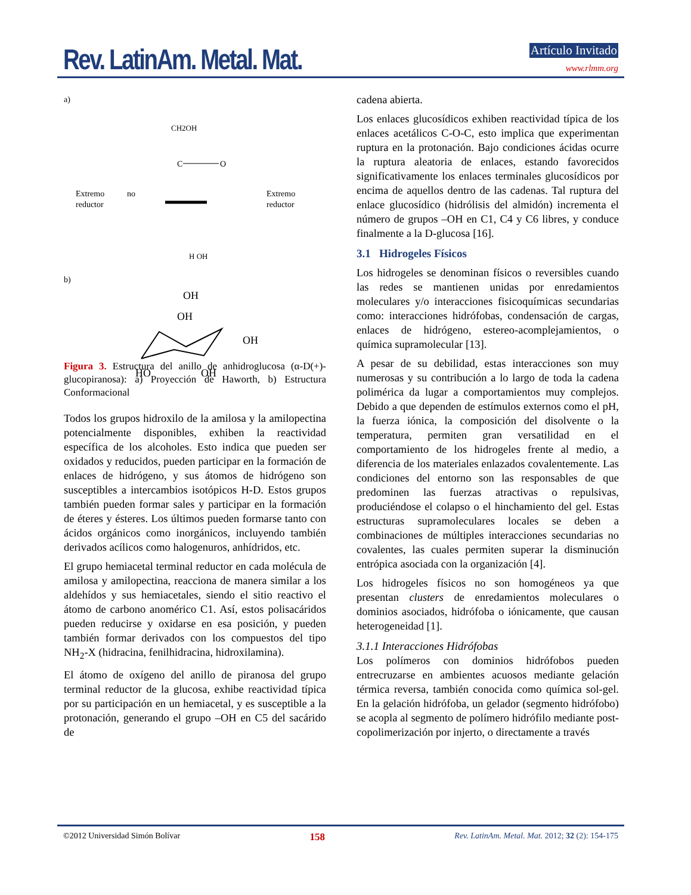Rev. LatinAm. Metal. Mat. Artículo Invitado
www.rlmm.org
a)
CH2OH
C
O
Extremo
reductor
no
Extremo
reductor
H OH
b)
OH
OH
OH
HO
OH
Figura 3. Estructura del anillo de anhidroglucosa (α-D(+)-glucopiranosa): a) Proyección de Haworth, b) Estructura Conformacional
Todos los grupos hidroxilo de la amilosa y la amilopectina potencialmente disponibles, exhiben la reactividad específica de los alcoholes. Esto indica que pueden ser oxidados y reducidos, pueden participar en la formación de enlaces de hidrógeno, y sus átomos de hidrógeno son susceptibles a intercambios isotópicos H-D. Estos grupos también pueden formar sales y participar en la formación de éteres y ésteres. Los últimos pueden formarse tanto con ácidos orgánicos como inorgánicos, incluyendo también derivados acílicos como halogenuros, anhídridos, etc.
El grupo hemiacetal terminal reductor en cada molécula de amilosa y amilopectina, reacciona de manera similar a los aldehídos y sus hemiacetales, siendo el sitio reactivo el átomo de carbono anomérico C1. Así, estos polisacáridos pueden reducirse y oxidarse en esa posición, y pueden también formar derivados con los compuestos del tipo NH<sub>2</sub>-X (hidracina, fenilhidracina, hidroxilamina).
El átomo de oxígeno del anillo de piranosa del grupo terminal reductor de la glucosa, exhibe reactividad típica por su participación en un hemiacetal, y es susceptible a la protonación, generando el grupo –OH en C5 del sacárido de
cadena abierta.
Los enlaces glucosídicos exhiben reactividad típica de los enlaces acetálicos C-O-C, esto implica que experimentan ruptura en la protonación. Bajo condiciones ácidas ocurre la ruptura aleatoria de enlaces, estando favorecidos significativamente los enlaces terminales glucosídicos por encima de aquellos dentro de las cadenas. Tal ruptura del enlace glucosídico (hidrólisis del almidón) incrementa el número de grupos –OH en C1, C4 y C6 libres, y conduce finalmente a la D-glucosa [16].
3.1 Hidrogeles Físicos
Los hidrogeles se denominan físicos o reversibles cuando las redes se mantienen unidas por enredamientos moleculares y/o interacciones fisicoquímicas secundarias como: interacciones hidrófobas, condensación de cargas, enlaces de hidrógeno, estereo-acomplejamientos, o química supramolecular [13].
A pesar de su debilidad, estas interacciones son muy numerosas y su contribución a lo largo de toda la cadena polimérica da lugar a comportamientos muy complejos. Debido a que dependen de estímulos externos como el pH, la fuerza iónica, la composición del disolvente o la temperatura, permiten gran versatilidad en el comportamiento de los hidrogeles frente al medio, a diferencia de los materiales enlazados covalentemente. Las condiciones del entorno son las responsables de que predominen las fuerzas atractivas o repulsivas, produciéndose el colapso o el hinchamiento del gel. Estas estructuras supramoleculares locales se deben a combinaciones de múltiples interacciones secundarias no covalentes, las cuales permiten superar la disminución entrópica asociada con la organización [4].
Los hidrogeles físicos no son homogéneos ya que presentan clusters de enredamientos moleculares o dominios asociados, hidrófoba o iónicamente, que causan heterogeneidad [1].
3.1.1 Interacciones Hidrófobas
Los polímeros con dominios hidrófobos pueden entrecruzarse en ambientes acuosos mediante gelación térmica reversa, también conocida como química sol-gel. En la gelación hidrófoba, un gelador (segmento hidrófobo) se acopla al segmento de polímero hidrófilo mediante post-copolimerización por injerto, o directamente a través
©2012 Universidad Simón Bolívar 158 Rev. LatinAm. Metal. Mat. 2012; 32 (2): 154-175